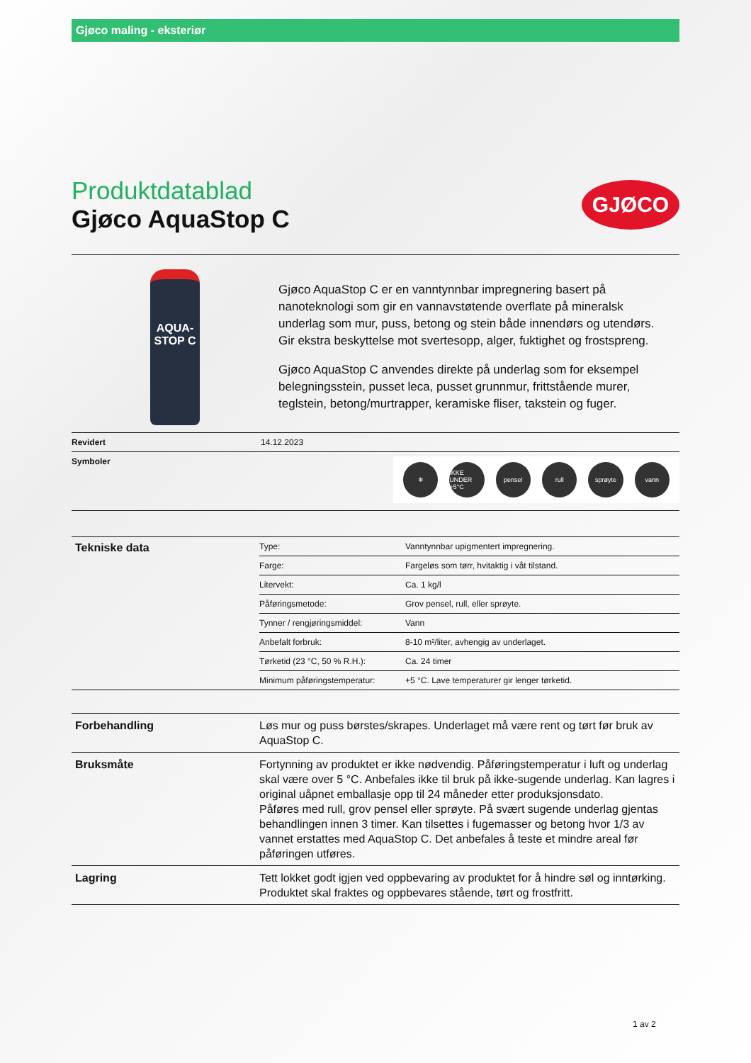Gjøco maling - eksteriør
Produktdatablad
Gjøco AquaStop C
GJØCO
AQUA-
STOP C
Gjøco AquaStop C er en vanntynnbar impregnering basert på nanoteknologi som gir en vannavstøtende overflate på mineralsk underlag som mur, puss, betong og stein både innendørs og utendørs. Gir ekstra beskyttelse mot svertesopp, alger, fuktighet og frostspreng.
Gjøco AquaStop C anvendes direkte på underlag som for eksempel belegningsstein, pusset leca, pusset grunnmur, frittstående murer, teglstein, betong/murtrapper, keramiske fliser, takstein og fuger.
| Revidert | 14.12.2023 |
| Symboler | ❄ IKKE UNDER +5°C pensel rull sprøyte vann |
| Tekniske data | Type: | Vanntynnbar upigmentert impregnering. |
| | Farge: | Fargeløs som tørr, hvitaktig i våt tilstand. |
| | Litervekt: | Ca. 1 kg/l |
| | Påføringsmetode: | Grov pensel, rull, eller sprøyte. |
| | Tynner / rengjøringsmiddel: | Vann |
| | Anbefalt forbruk: | 8-10 m²/liter, avhengig av underlaget. |
| | Tørketid (23 °C, 50 % R.H.): | Ca. 24 timer |
| | Minimum påføringstemperatur: | +5 °C. Lave temperaturer gir lenger tørketid. |
| Forbehandling | Løs mur og puss børstes/skrapes. Underlaget må være rent og tørt før bruk av AquaStop C. |
| Bruksmåte | Fortynning av produktet er ikke nødvendig. Påføringstemperatur i luft og underlag skal være over 5 °C. Anbefales ikke til bruk på ikke-sugende underlag. Kan lagres i original uåpnet emballasje opp til 24 måneder etter produksjonsdato. Påføres med rull, grov pensel eller sprøyte. På svært sugende underlag gjentas behandlingen innen 3 timer. Kan tilsettes i fugemasser og betong hvor 1/3 av vannet erstattes med AquaStop C. Det anbefales å teste et mindre areal før påføringen utføres. |
| Lagring | Tett lokket godt igjen ved oppbevaring av produktet for å hindre søl og inntørking. Produktet skal fraktes og oppbevares stående, tørt og frostfritt. |
1 av 2